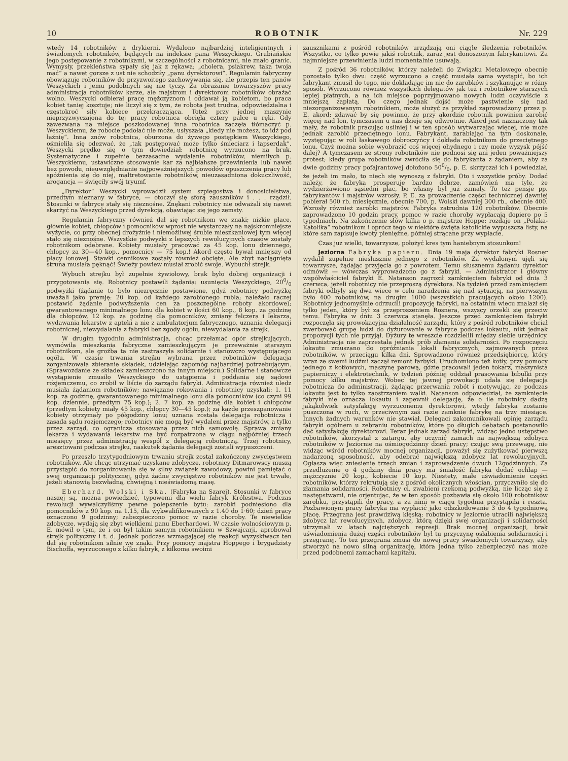10 ROBOTNIK Nr. 229
wtedy 14 robotników z drykierni. Wydalono najbardziej inteligientnych i świadomych robotników, będących na indeksie pana Weszyckiego. Grubiańskie jego postępowanie z robotnikami, w szczególności z robotnicami, nie znało granic. Wymysły, przekleństwa sypały się jak z rękawa; „cholera, psiakrew, taka twoja mać“ a nawet gorsze z ust nie schodziły „panu dyrektorowi“. Regulamin fabryczny obowiązuje robotników do przyzwoitego zachowywania się, ale przepis ten panów Weszyckich i jemu podobnych się nie tyczy. Za obrażanie towarzyszów pracy administracja robotników karze, ale majstrom i dyrektorom robotników obrażać wolno. Weszycki odbierał pracę mężczyznom i oddawał ją kobietom, bo praca kobiet taniej kosztuje; nie liczył się z tym, że robota jest trudna, odpowiedzialna i częstokroć siły kobiece przekraczająca. Toteż przy jednej maszynie nieprzyzwyczajona do tej pracy robotnica obcięła cztery palce u ręki. Gdy zawezwana na miejsce poszkodowanej inna robotnica zaczęła tłómaczyć p. Weszyckiemu, że robocie podołać nie może, usłyszała „kiedy nie możesz, to idź pod łaźnię“. Inna znów robotnica, oburzona do żywego postępkiem Weszyckiego, ośmieliła się odezwać, że „tak postępować może tylko śmieciarz i łapserdak“. Weszycki prędko się o tym dowiedział: robotnicę wyrzucono na bruk. Systematyczne i zupełnie bezzasadne wydalanie robotników, niemiłych p. Weszyckiemu, ustawiczne stosowanie kar za najbłahsze przewinienia lub nawet bez powodu, nieuwzględnianie najpoważniejszych powodów opuszczenia pracy lub spóźnienia się do niej, maltretowanie robotników, nieuzasadniona dokuczliwość, arogancja — święciły swój tryumf.
„Dyrektor“ Weszycki wprowadził system szpiegostwa i donosicielstwa, przedtym nieznany w fabryce, — otoczył się sforą zauszników i . . . rządził. Stosunki w fabryce stały się nieznośne. Znękani robotnicy nie odważali się nawet skarżyć na Weszyckiego przed dyrekcją, obawiając się jego zemsty.
Regulamin fabryczny również dał się robotnikom we znaki; nizkie płace, głównie kobiet, chłopców i pomocników wprost nie wystarczały na najskromniejsze wyżycie, co przy obecnej drożyźnie i niemożliwej śrubie mieszkaniowej tym więcej stało się nieznośne. Wszystkie podwyżki z lepszych rewolucyjnych czasów zostały robotnikom odebrane. Kobiety musiały pracować za 45 kop. lonu dziennego, chłopcy za 30—40 kop., pomocnicy — 75 kop.! Akord często bywał mniejszy od płacy lonowej. Stawki cennikowe zostały również obcięte. Ale zbyt naciągnięta struna musiała pęknąć! Świeży powiew musiał zrobić swoje. Wybuchł strejk.
Wybuch strejku był zupełnie żywiołowy, brak było dobrej organizacji i przygotowania się. Robotnicy postawili żądania: usunięcia Weszyckiego, 200/0 podwyżki (żądanie to było niezręcznie postawione, gdyż robotnicy podwyżkę uważali jako premję: 20 kop. od każdego zarobionego rubla; należało raczej postawić żądanie podwyższenia cen za poszczególne roboty akordowe); gwarantowanego minimalnego lonu dla kobiet w ilości 60 kop., 8 kop. za godzinę dla chłopców, 12 kop. za godzinę dla pomocników, zmiany felczera i lekarza, wydawania lekarstw z apteki a nie z ambulatorjum fabrycznego, uznania delegacji robotniczej, niewydalania z fabryki bez zgody ogółu, niewydalania za strejk.
W drugim tygodniu administracja, chcąc przełamać opór strejkujących, wymówiła mieszkania fabryczne zamieszkującym je przeważnie starszym robotnikom, ale groźba ta nie zastraszyła solidarnie i stanowczo występującego ogółu. W czasie trwania strejku wybrana przez robotników delegacja zorganizowała zbieranie składek, udzielając zapomóg najbardziej potrzebującym. (Sprawozdanie ze składek zamieszczono na innym miejscu.) Solidarne i stanowcze wystąpienie zmusiło Weszyckiego do ustąpienia i poddania się sądowi rozjemczemu, co zrobił w liście do zarządu fabryki. Administracja również uledz musiała żądaniom robotników; nawiązano rokowania i robotnicy uzyskali: 1. 11 kop. za godzinę, gwarantowanego minimalnego lonu dla pomocników (co czyni 99 kop. dziennie, przedtym 75 kop.); 2. 7 kop. za godzinę dla kobiet i chłopców (przedtym kobiety miały 45 kop., chłopcy 30—45 kop.); za każde przeszpanowanie kobiety otrzymały po półgodziny lonu; uznana została delegacja robotnicza i zasada sądu rozjemczego; robotnicy nie mogą być wydaleni przez majstrów, a tylko przez zarząd, co ogranicza stosowaną przez nich samowolę. Sprawa zmiany lekarza i wydawania lekarstw ma być rozpatrzona w ciągu najpóźniej trzech miesięcy przez administrację wespół z delegacją robotniczą. Trzej robotnicy, aresztowani podczas strejku, naskutek żądania delegacji zostali wypuszczeni.
Po przeszło trzytygodniowym trwaniu strejk został zakończony zwycięstwem robotników. Ale chcąc utrzymać uzyskane zdobycze, robotnicy Ditmarowscy muszą przystąpić do zorganizowania się w silny związek zawodowy, powini pamiętać o swej organizacji politycznej, gdyż żadne zwycięstwo robotników nie jest trwałe, jeżeli stanowią bezwładną, chwiejną i nieświadomą masę.
Eberhard, Wolski i Ska. (Fabryka na Szarej). Stosunki w fabryce naszej są, można powiedzieć, typowemi dla wielu fabryk Królestwa. Podczas rewolucji wywalczyliśmy pewne polepszenie bytu: zarobki podniesiono dla pomocników z 90 kop. na 1.15, dla wykwalifikowanych z 1.40 do 1·60; dzień pracy oznaczono 9 godzinny; zabezpieczono pomoc w razie choroby. Te niewielkie zdobycze, wydają się zbyt wielkiemi panu Eberhardowi. W czasie wolnościowym p. E. mówił o tym, że i on był takim samym robotnikiem w Szwajcarji, aprobował strejk polityczny i t. d. Jednak podczas wzmagającej się reakcji wyzyskiwacz ten dał się robotnikom silnie we znaki. Przy pomocy majstra Hoppego i brygadzisty Bischoffa, wyrzuconego z kilku fabryk, z kilkoma swoimi
zausznikami z pośród robotników urządzają oni ciągłe śledzenia robotników. Wszystko, co tylko powie jakiś robotnik, zaraz jest donoszonym fabrykantowi. Za najmniejsze przewinienia ludzi momentalnie usuwają.
Z pośród 36 robotników, którzy należeli do Związku Metalowego obecnie pozostało tylko dwu: część wyrzucono a część musiała sama wystąpić, bo ich fabrykant zmusił do tego, nie dokładając im nic do zarobków i szykanując w różny sposób. Wyrzucono również wszystkich delegatów jak też i robotników starszych lepiej płatnych, a na ich miejsce poprzyjmowano nowych ludzi oczywiście z mniejszą zapłatą. Do czego jednak dojść może pastwienie się nad niezorganizowanym robotnikiem, może służyć za przykład zaprowadzony przez p. E. akord; zdawać by się powinno, że przy akordzie robotnik powinien zarobić więcej nad lon, tymczasem u nas dzieje się odwrotnie. Akord jest naznaczony tak mały, że robotnik pracując usilniej i w ten sposób wytwarzając więcej, nie może jednak zarobić przeciętnego lonu. Fabrykant, zarabiając na tym doskonale, występując w roli łaskawego dobroczyńcy i dokłada robotnikom do przeciętnego lonu. Czyż można sobie wyobrazić coś więcej ohydnego i czy może wyzysk pójść dalej? A tymczasem ze strony robotników nie podnosi się ani jeden poważniejszy protest; kiedy grupa robotników zwróciła się do fabrykanta z żądaniem, aby za dwie godziny pracy pofajrantowej dołożono 500/0, p. E. skrzyczał ich i powiedział, że jeżeli im mało, to niech się wynoszą z fabryki. Oto i wszystkie próby. Dodać należy, że fabryka prosperuje bardzo dobrze, zamówień ma tyle, że wydzierżawiono sąsiedni plac, bo własny był już zamały. To też pensje pp. fabrykantów i majstrów wzrosły. P. E. za prowadzenie części technicznej dawniej pobierał 500 rb. miesięcznie, obecnie 700, p. Wolski dawniej 300 rb., obecnie 400. Wzrosły również zarobki majstrów. Fabryka zatrudnia 120 robotników. Obecnie zaprowadzono 10 godzin pracy, pomoc w razie choroby wypłacają dopiero po 5 tygodniach. Na zakończenie słów kilka o p. majstrze Hoppe: rozdaje on „Polaka-Katolika“ robotnikom i oprócz tego w niektóre święta katolickie wypuszcza listy, na które sam zapisuje kwoty pieniężne, później strącane przy wypłacie.
Czas już wielki, towarzysze, położyć kres tym haniebnym stosunkom!
Jeziorna Fabryka papieru. Dnia 19 maja dyrektor fabryki Rosner wydalił zupełnie niesłusznie jednego z robotników. Za wydalonym ujęli się towarzysze, żądając przyjęcia go z powrotem. Temu słusznemu żądaniu dyrektor odmówił — wówczas wyprowadzono go z fabryki. — Administrator i główny współwłaściciel fabryki E. Natanson zagroził zamknięciem fabryki od dnia 3 czerwca, jeżeli robotnicy nie przeproszą dyrektora. Na tydzień przed zamknięciem fabryki odbyły się dwa wiece w celu naradzenia się nad sytuacją, na pierwszym było 400 robotników, na drugim 1000 (wszystkich pracujących około 1200). Robotnicy jednomyślnie odrzucili propozycję fabryki, na ostatnim wiecu znalazł się tylko jeden, który był za przeproszeniem Rosnera, wszyscy orzekli się przeciw temu. Fabryka w dniu 3 czerwca stanęła. Jeszcze przed zamknięciem fabryki rozpoczęła się prowokacyjna działalność zarządu, który z pośród robotników chciał zwerbować grupę ludzi do dyżurowanie w fabryce podczas lokautu, nikt jednak propozycji tych nie przyjął. Dyżury te wreszcie rozdzielili między siebie urzędnicy. Administracja nie zaprzestała jednak prób złamania solidarności. Po rozpoczęciu lokautu zmuszano do opróżniania lokali fabrycznych, zajmowanych przez robotników, w przeciągu kilka dni. Sprowadzono również przedsiębiorcę, który wraz ze swemi ludźmi zaczął remont farbyki. Uruchomiono też kotły, przy pomocy jednego z kotłowych, maszynę parową, gdzie pracowali jeden tokarz, maszynista papierniczy i elektrotechnik, w tydzień później oddział prasowania bibułki przy pomocy kilku majstrów. Wobec tej jawnej prowokacji udała się delegacja robotnicza do administracji, żądając przerwania robót i motywując, że podczas lokautu jest to tylko zaostrzaniem walki. Natanson odpowiedział, że zamknięcie fabryki nie oznacza lokautu i zapewnił delegację, że o ile robotnicy dadzą jakąkolwiek satysfakcję wyrzuconemu dyrektorowi, wtedy fabryka zostanie puszczona w ruch, w przeciwnym zaś razie zamknie fabrykę na trzy miesiące. Innych żadnych warunków nie stawiał. Delegaci zakomunikowali opinję zarządu fabryki ogólnem u zebraniu robotników, które po długich debatach postanowiło dać satysfakcję dyrektorowi. Teraz jednak zarząd fabryki, widząc jedno ustępstwo robotników, skorzystał z zatargu, aby uczynić zamach na największą zdobycz robotników w Jeziornie na ośmiogodzinny dzień pracy; czując swą przewagę, nie widząc wśród robotników mocnej organizacji, poważył się zużytkować pierwszą nadarzoną sposobność, aby odebrać największą zdobycz lat rewolucyjnych. Ogłasza więc zniesienie trzech zmian i zaprowadzenie dwuch 12godzinnych. Za przedłużenie o 4 godziny dnia pracy ma śmiałość fabryka dodać ochłap — mężczyznie 20 kop., kobiecie 10 kop. Niestety, małe uświadomienie części robotników, którzy rekrutują się z pośród okolicznych włościan, przyczyniło się do złamania solidarności. Robotnicy ci, zwabieni rzekomą podwyżką, nie licząc się z następstwami, nie orjentując, że w ten sposób pozbawia się około 100 robotników zarobku, przystąpili do pracy, a za nimi w ciągu tygodnia przystąpiła i reszta. Pozbawionym pracy fabryka ma wypłacić jako odszkodowanie 3 do 4 tygodniową płacę. Przegrana jest prawdziwą klęską: robotnicy w Jeziornie utracili największą zdobycz lat rewolucyjnych, zdobycz, którą dzięki swej organizacji i solidarności utrzymali w latach najcięższych represji. Brak mocnej organizacji, brak uświadomienia dużej części robotników był tu przyczynę osłabienia solidarności i przegranej. To też przegrana zmusi do nowej pracy świadomych towarzyszy, aby stworzyć na nowo silną organizację, która jedna tylko zabezpieczyć nas może przed podobnemi zamachami kapitału.